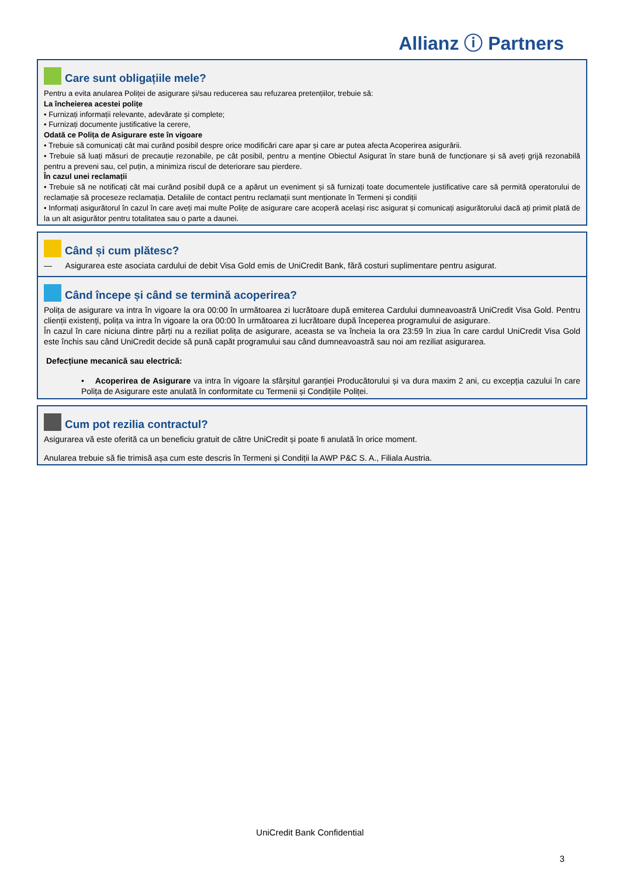Allianz ⓘ Partners
Care sunt obligațiile mele?
Pentru a evita anularea Poliței de asigurare și/sau reducerea sau refuzarea pretențiilor, trebuie să:
La încheierea acestei polițe
• Furnizați informații relevante, adevărate și complete;
• Furnizați documente justificative la cerere,
Odată ce Polița de Asigurare este în vigoare
• Trebuie să comunicați cât mai curând posibil despre orice modificări care apar și care ar putea afecta Acoperirea asigurării.
• Trebuie să luați măsuri de precauție rezonabile, pe cât posibil, pentru a menține Obiectul Asigurat în stare bună de funcționare și să aveți grijă rezonabilă pentru a preveni sau, cel puțin, a minimiza riscul de deteriorare sau pierdere.
În cazul unei reclamații
• Trebuie să ne notificați cât mai curând posibil după ce a apărut un eveniment și să furnizați toate documentele justificative care să permită operatorului de reclamație să proceseze reclamația. Detaliile de contact pentru reclamații sunt menționate în Termeni și condiții
• Informați asigurătorul în cazul în care aveți mai multe Polițe de asigurare care acoperă același risc asigurat și comunicați asigurătorului dacă ați primit plată de la un alt asigurător pentru totalitatea sau o parte a daunei.
Când și cum plătesc?
— Asigurarea este asociata cardului de debit Visa Gold emis de UniCredit Bank, fără costuri suplimentare pentru asigurat.
Când începe și când se termină acoperirea?
Polița de asigurare va intra în vigoare la ora 00:00 în următoarea zi lucrătoare după emiterea Cardului dumneavoastră UniCredit Visa Gold. Pentru clienții existenți, polița va intra în vigoare la ora 00:00 în următoarea zi lucrătoare după începerea programului de asigurare.
În cazul în care niciuna dintre părți nu a reziliat polița de asigurare, aceasta se va încheia la ora 23:59 în ziua în care cardul UniCredit Visa Gold este închis sau când UniCredit decide să pună capăt programului sau când dumneavoastră sau noi am reziliat asigurarea.
Defecțiune mecanică sau electrică:
• Acoperirea de Asigurare va intra în vigoare la sfârșitul garanției Producătorului și va dura maxim 2 ani, cu excepția cazului în care Polița de Asigurare este anulată în conformitate cu Termenii și Condițiile Poliței.
Cum pot rezilia contractul?
Asigurarea vă este oferită ca un beneficiu gratuit de către UniCredit și poate fi anulată în orice moment.
Anularea trebuie să fie trimisă așa cum este descris în Termeni și Condiții la AWP P&C S. A., Filiala Austria.
UniCredit Bank Confidential
3